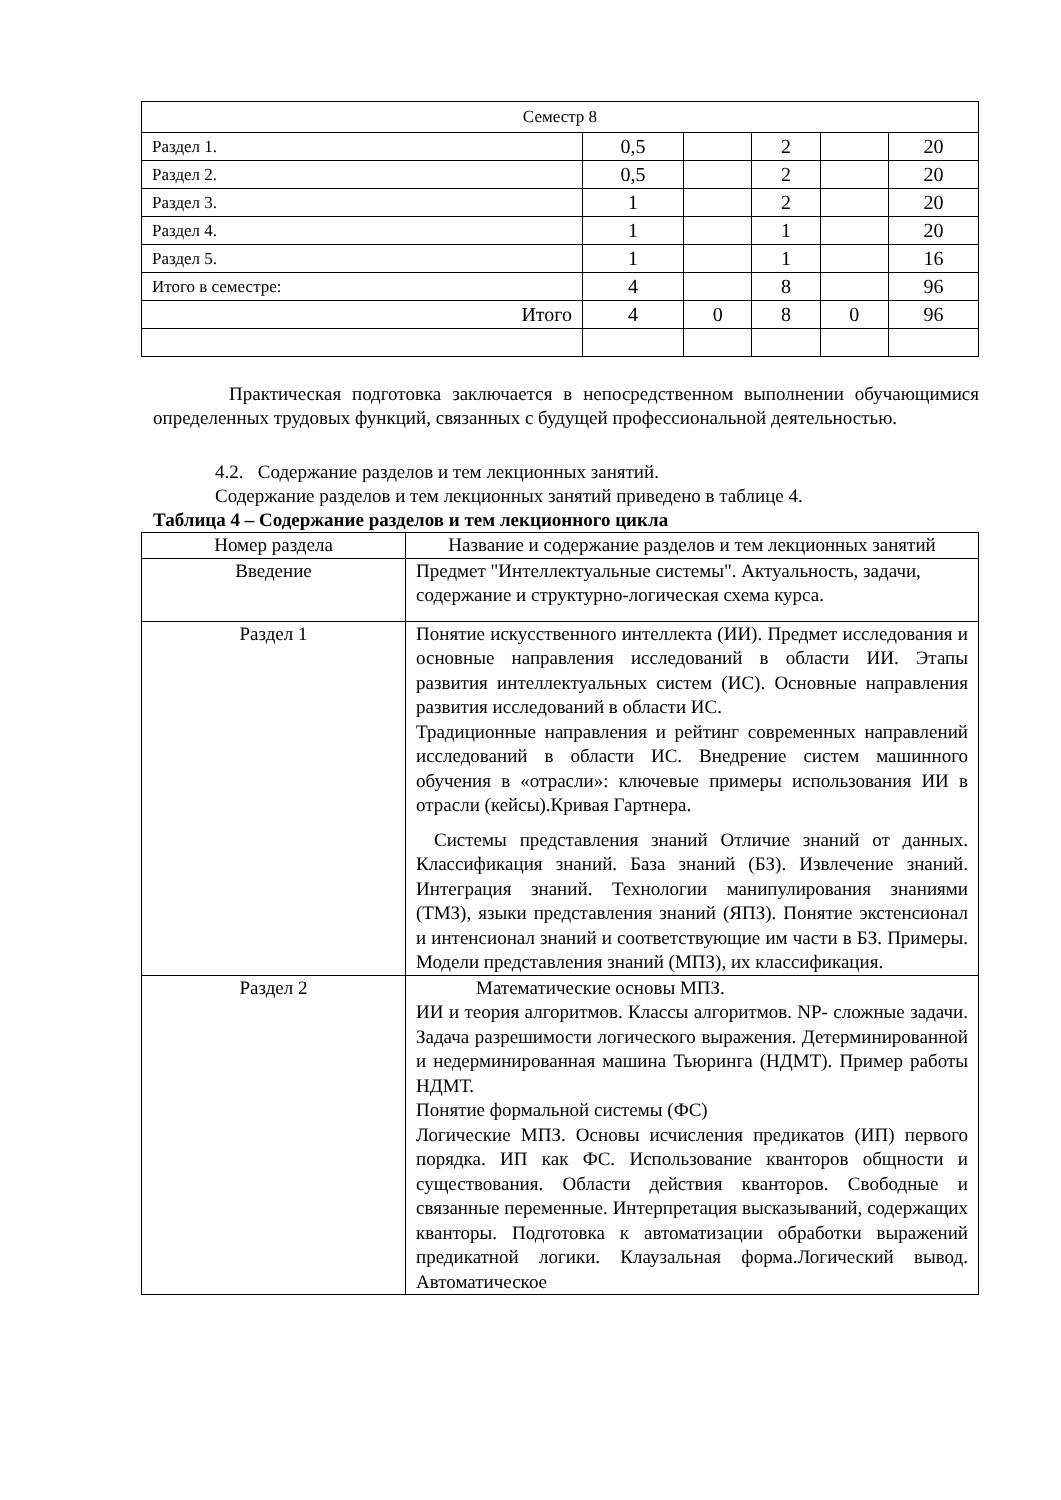| Семестр 8 | | | | | |
| Раздел 1. | 0,5 | | 2 | | 20 |
| Раздел 2. | 0,5 | | 2 | | 20 |
| Раздел 3. | 1 | | 2 | | 20 |
| Раздел 4. | 1 | | 1 | | 20 |
| Раздел 5. | 1 | | 1 | | 16 |
| Итого в семестре: | 4 | | 8 | | 96 |
| Итого | 4 | 0 | 8 | 0 | 96 |
Практическая подготовка заключается в непосредственном выполнении обучающимися определенных трудовых функций, связанных с будущей профессиональной деятельностью.
4.2. Содержание разделов и тем лекционных занятий.
Содержание разделов и тем лекционных занятий приведено в таблице 4.
Таблица 4 – Содержание разделов и тем лекционного цикла
| Номер раздела | Название и содержание разделов и тем лекционных занятий |
| --- | --- |
| Введение | Предмет "Интеллектуальные системы". Актуальность, задачи, содержание и структурно-логическая схема курса. |
| Раздел 1 | Понятие искусственного интеллекта (ИИ). Предмет исследования и основные направления исследований в области ИИ. Этапы развития интеллектуальных систем (ИС). Основные направления развития исследований в области ИС. Традиционные направления и рейтинг современных направлений исследований в области ИС. Внедрение систем машинного обучения в «отрасли»: ключевые примеры использования ИИ в отрасли (кейсы).Кривая Гартнера. Системы представления знаний Отличие знаний от данных. Классификация знаний. База знаний (БЗ). Извлечение знаний. Интеграция знаний. Технологии манипулирования знаниями (ТМЗ), языки представления знаний (ЯПЗ). Понятие экстенсионал и интенсионал знаний и соответствующие им части в БЗ. Примеры. Модели представления знаний (МПЗ), их классификация. |
| Раздел 2 | Математические основы МПЗ. ИИ и теория алгоритмов. Классы алгоритмов. NP- сложные задачи. Задача разрешимости логического выражения. Детерминированной и недерминированная машина Тьюринга (НДМТ). Пример работы НДМТ. Понятие формальной системы (ФС) Логические МПЗ. Основы исчисления предикатов (ИП) первого порядка. ИП как ФС. Использование кванторов общности и существования. Области действия кванторов. Свободные и связанные переменные. Интерпретация высказываний, содержащих кванторы. Подготовка к автоматизации обработки выражений предикатной логики. Клаузальная форма.Логический вывод. Автоматическое |